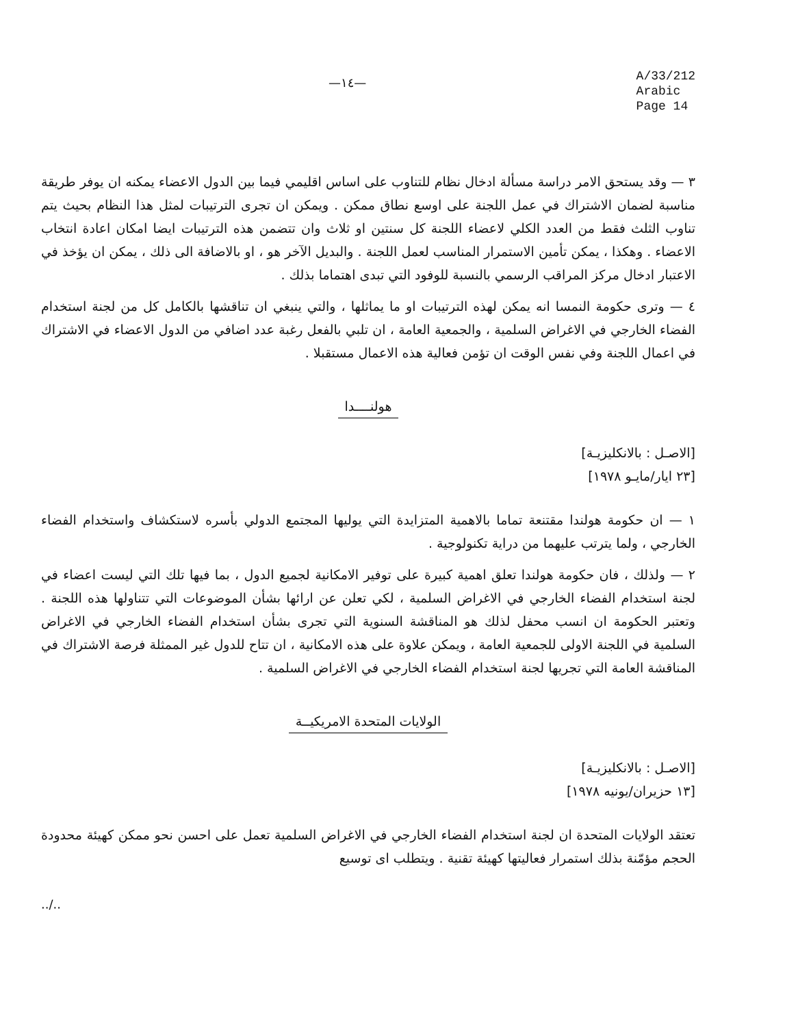—١٤—
A/33/212
Arabic
Page 14
٣ — وقد يستحق الامر دراسة مسألة ادخال نظام للتناوب على اساس اقليمي فيما بين الدول الاعضاء يمكنه ان يوفر طريقة مناسبة لضمان الاشتراك في عمل اللجنة على اوسع نطاق ممكن . ويمكن ان تجرى الترتيبات لمثل هذا النظام بحيث يتم تناوب الثلث فقط من العدد الكلي لاعضاء اللجنة كل سنتين او ثلاث وان تتضمن هذه الترتيبات ايضا امكان اعادة انتخاب الاعضاء . وهكذا ، يمكن تأمين الاستمرار المناسب لعمل اللجنة . والبديل الآخر هو ، او بالاضافة الى ذلك ، يمكن ان يؤخذ في الاعتبار ادخال مركز المراقب الرسمي بالنسبة للوفود التي تبدى اهتماما بذلك .
٤ — وترى حكومة النمسا انه يمكن لهذه الترتيبات او ما يماثلها ، والتي ينبغي ان تناقشها بالكامل كل من لجنة استخدام الفضاء الخارجي في الاغراض السلمية ، والجمعية العامة ، ان تلبي بالفعل رغبة عدد اضافي من الدول الاعضاء في الاشتراك في اعمال اللجنة وفي نفس الوقت ان تؤمن فعالية هذه الاعمال مستقبلا .
هولنــــدا
[الاصـل : بالانكليزيـة]
[٢٣ ايار/مايـو ١٩٧٨]
١ — ان حكومة هولندا مقتنعة تماما بالاهمية المتزايدة التي يوليها المجتمع الدولي بأسره لاستكشاف واستخدام الفضاء الخارجي ، ولما يترتب عليهما من دراية تكنولوجية .
٢ — ولذلك ، فان حكومة هولندا تعلق اهمية كبيرة على توفير الامكانية لجميع الدول ، بما فيها تلك التي ليست اعضاء في لجنة استخدام الفضاء الخارجي في الاغراض السلمية ، لكي تعلن عن ارائها بشأن الموضوعات التي تتناولها هذه اللجنة . وتعتبر الحكومة ان انسب محفل لذلك هو المناقشة السنوية التي تجرى بشأن استخدام الفضاء الخارجي في الاغراض السلمية في اللجنة الاولى للجمعية العامة ، ويمكن علاوة على هذه الامكانية ، ان تتاح للدول غير الممثلة فرصة الاشتراك في المناقشة العامة التي تجريها لجنة استخدام الفضاء الخارجي في الاغراض السلمية .
الولايات المتحدة الامريكيــة
[الاصـل : بالانكليزيـة]
[١٣ حزيران/يونيه ١٩٧٨]
تعتقد الولايات المتحدة ان لجنة استخدام الفضاء الخارجي في الاغراض السلمية تعمل على احسن نحو ممكن كهيئة محدودة الحجم مؤمّنة بذلك استمرار فعاليتها كهيئة تقنية . ويتطلب اى توسيع
../..